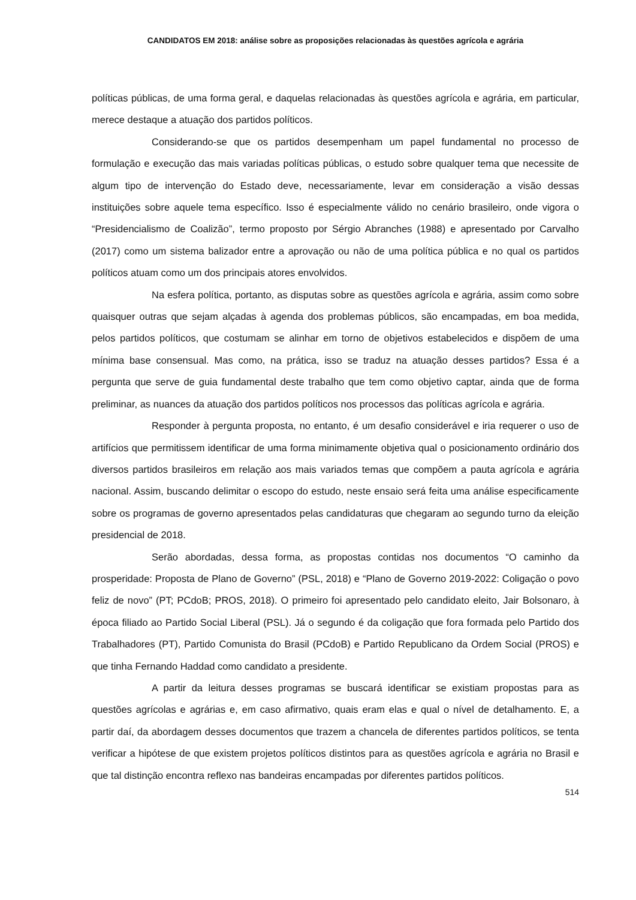CANDIDATOS EM 2018: análise sobre as proposições relacionadas às questões agrícola e agrária
políticas públicas, de uma forma geral, e daquelas relacionadas às questões agrícola e agrária, em particular, merece destaque a atuação dos partidos políticos.
Considerando-se que os partidos desempenham um papel fundamental no processo de formulação e execução das mais variadas políticas públicas, o estudo sobre qualquer tema que necessite de algum tipo de intervenção do Estado deve, necessariamente, levar em consideração a visão dessas instituições sobre aquele tema específico. Isso é especialmente válido no cenário brasileiro, onde vigora o “Presidencialismo de Coalizão”, termo proposto por Sérgio Abranches (1988) e apresentado por Carvalho (2017) como um sistema balizador entre a aprovação ou não de uma política pública e no qual os partidos políticos atuam como um dos principais atores envolvidos.
Na esfera política, portanto, as disputas sobre as questões agrícola e agrária, assim como sobre quaisquer outras que sejam alçadas à agenda dos problemas públicos, são encampadas, em boa medida, pelos partidos políticos, que costumam se alinhar em torno de objetivos estabelecidos e dispõem de uma mínima base consensual. Mas como, na prática, isso se traduz na atuação desses partidos? Essa é a pergunta que serve de guia fundamental deste trabalho que tem como objetivo captar, ainda que de forma preliminar, as nuances da atuação dos partidos políticos nos processos das políticas agrícola e agrária.
Responder à pergunta proposta, no entanto, é um desafio considerável e iria requerer o uso de artifícios que permitissem identificar de uma forma minimamente objetiva qual o posicionamento ordinário dos diversos partidos brasileiros em relação aos mais variados temas que compõem a pauta agrícola e agrária nacional. Assim, buscando delimitar o escopo do estudo, neste ensaio será feita uma análise especificamente sobre os programas de governo apresentados pelas candidaturas que chegaram ao segundo turno da eleição presidencial de 2018.
Serão abordadas, dessa forma, as propostas contidas nos documentos “O caminho da prosperidade: Proposta de Plano de Governo” (PSL, 2018) e “Plano de Governo 2019-2022: Coligação o povo feliz de novo” (PT; PCdoB; PROS, 2018). O primeiro foi apresentado pelo candidato eleito, Jair Bolsonaro, à época filiado ao Partido Social Liberal (PSL). Já o segundo é da coligação que fora formada pelo Partido dos Trabalhadores (PT), Partido Comunista do Brasil (PCdoB) e Partido Republicano da Ordem Social (PROS) e que tinha Fernando Haddad como candidato a presidente.
A partir da leitura desses programas se buscará identificar se existiam propostas para as questões agrícolas e agrárias e, em caso afirmativo, quais eram elas e qual o nível de detalhamento. E, a partir daí, da abordagem desses documentos que trazem a chancela de diferentes partidos políticos, se tenta verificar a hipótese de que existem projetos políticos distintos para as questões agrícola e agrária no Brasil e que tal distinção encontra reflexo nas bandeiras encampadas por diferentes partidos políticos.
514